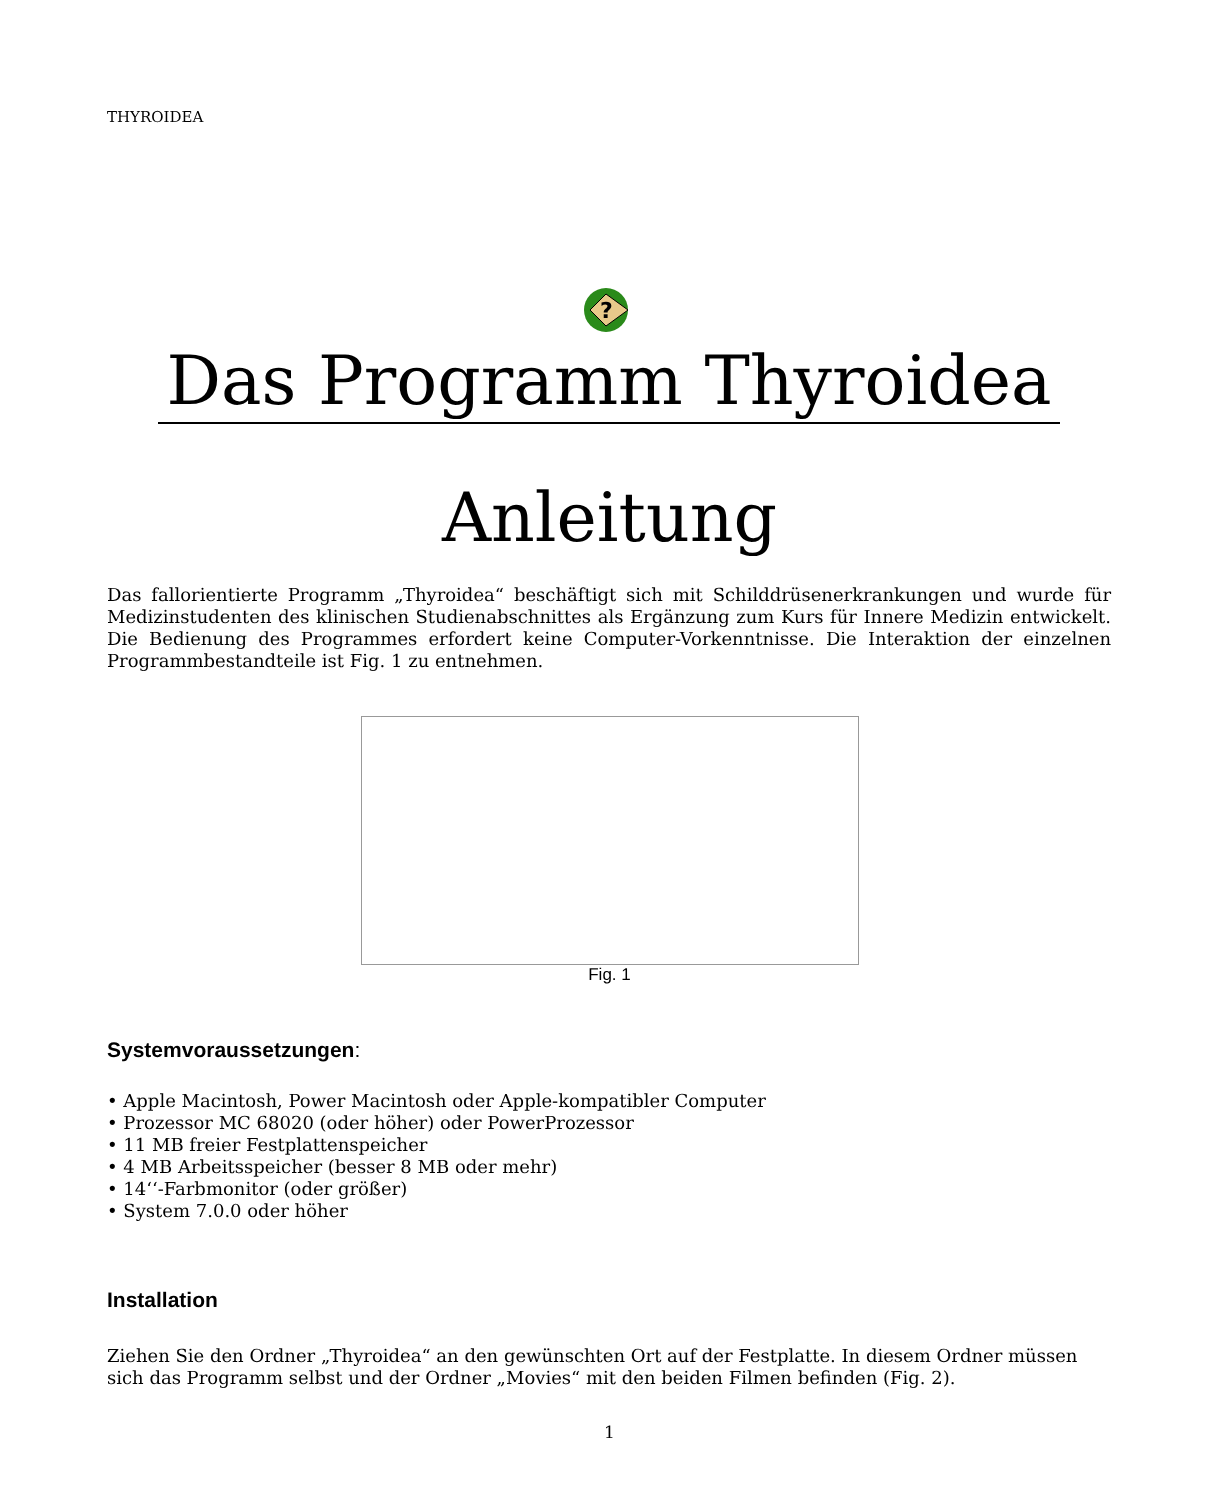THYROIDEA
?
Das Programm Thyroidea
Anleitung
Das fallorientierte Programm „Thyroidea“ beschäftigt sich mit Schilddrüsenerkrankungen und wurde für Medizinstudenten des klinischen Studienabschnittes als Ergänzung zum Kurs für Innere Medizin entwickelt. Die Bedienung des Programmes erfordert keine Computer-Vorkenntnisse. Die Interaktion der einzelnen Programmbestandteile ist Fig. 1 zu entnehmen.
Fig. 1
Systemvoraussetzungen:
• Apple Macintosh, Power Macintosh oder Apple-kompatibler Computer
• Prozessor MC 68020 (oder höher) oder PowerProzessor
• 11 MB freier Festplattenspeicher
• 4 MB Arbeitsspeicher (besser 8 MB oder mehr)
• 14‘‘-Farbmonitor (oder größer)
• System 7.0.0 oder höher
Installation
Ziehen Sie den Ordner „Thyroidea“ an den gewünschten Ort auf der Festplatte. In diesem Ordner müssen sich das Programm selbst und der Ordner „Movies“ mit den beiden Filmen befinden (Fig. 2).
1